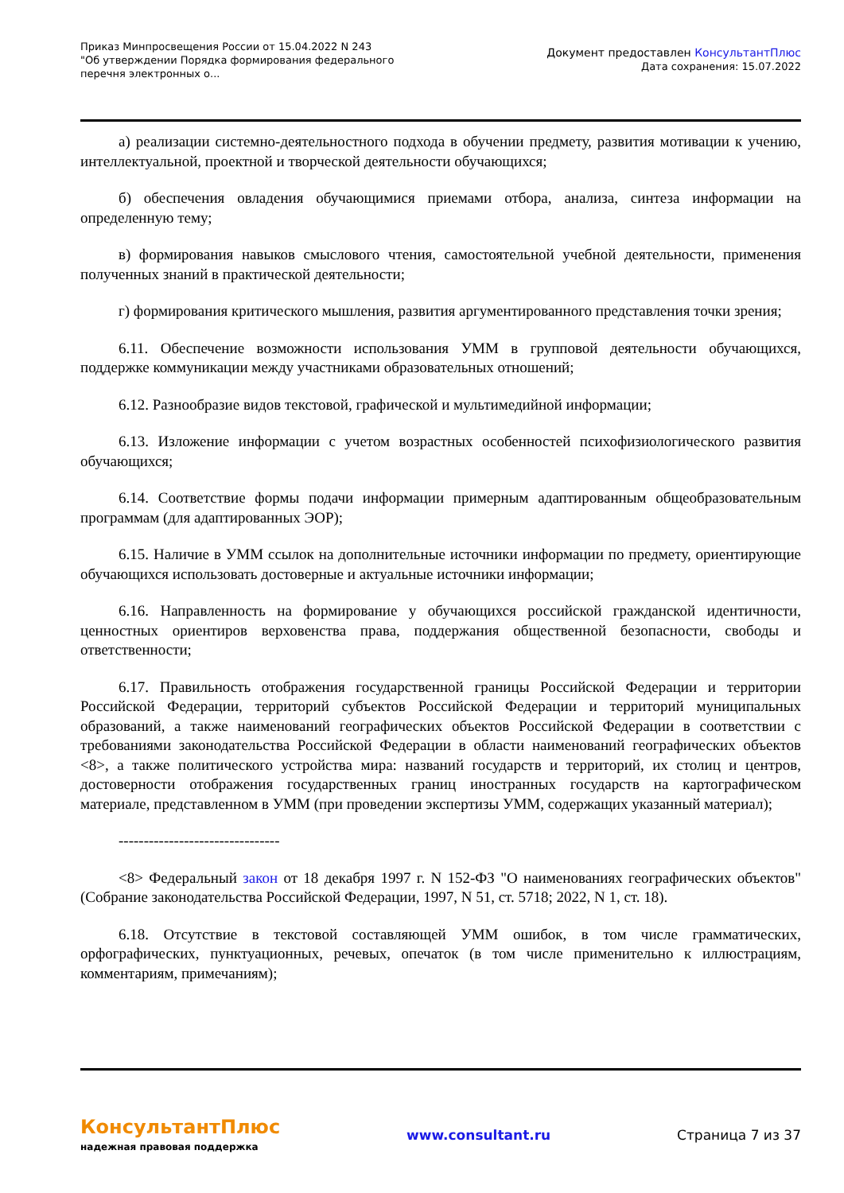Приказ Минпросвещения России от 15.04.2022 N 243
"Об утверждении Порядка формирования федерального перечня электронных о...
Документ предоставлен КонсультантПлюс
Дата сохранения: 15.07.2022
а) реализации системно-деятельностного подхода в обучении предмету, развития мотивации к учению, интеллектуальной, проектной и творческой деятельности обучающихся;
б) обеспечения овладения обучающимися приемами отбора, анализа, синтеза информации на определенную тему;
в) формирования навыков смыслового чтения, самостоятельной учебной деятельности, применения полученных знаний в практической деятельности;
г) формирования критического мышления, развития аргументированного представления точки зрения;
6.11. Обеспечение возможности использования УММ в групповой деятельности обучающихся, поддержке коммуникации между участниками образовательных отношений;
6.12. Разнообразие видов текстовой, графической и мультимедийной информации;
6.13. Изложение информации с учетом возрастных особенностей психофизиологического развития обучающихся;
6.14. Соответствие формы подачи информации примерным адаптированным общеобразовательным программам (для адаптированных ЭОР);
6.15. Наличие в УММ ссылок на дополнительные источники информации по предмету, ориентирующие обучающихся использовать достоверные и актуальные источники информации;
6.16. Направленность на формирование у обучающихся российской гражданской идентичности, ценностных ориентиров верховенства права, поддержания общественной безопасности, свободы и ответственности;
6.17. Правильность отображения государственной границы Российской Федерации и территории Российской Федерации, территорий субъектов Российской Федерации и территорий муниципальных образований, а также наименований географических объектов Российской Федерации в соответствии с требованиями законодательства Российской Федерации в области наименований географических объектов <8>, а также политического устройства мира: названий государств и территорий, их столиц и центров, достоверности отображения государственных границ иностранных государств на картографическом материале, представленном в УММ (при проведении экспертизы УММ, содержащих указанный материал);
--------------------------------
<8> Федеральный закон от 18 декабря 1997 г. N 152-ФЗ "О наименованиях географических объектов" (Собрание законодательства Российской Федерации, 1997, N 51, ст. 5718; 2022, N 1, ст. 18).
6.18. Отсутствие в текстовой составляющей УММ ошибок, в том числе грамматических, орфографических, пунктуационных, речевых, опечаток (в том числе применительно к иллюстрациям, комментариям, примечаниям);
КонсультантПлюс
надежная правовая поддержка
www.consultant.ru Страница 7 из 37